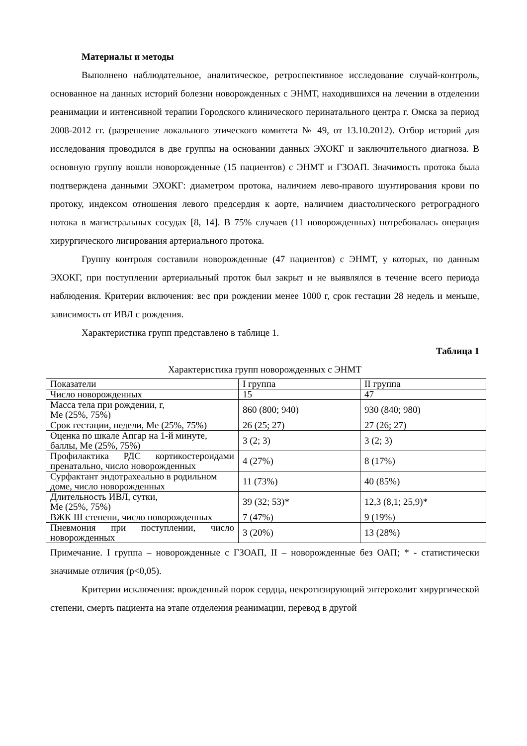Материалы и методы
Выполнено наблюдательное, аналитическое, ретроспективное исследование случай-контроль, основанное на данных историй болезни новорожденных с ЭНМТ, находившихся на лечении в отделении реанимации и интенсивной терапии Городского клинического перинатального центра г. Омска за период 2008-2012 гг. (разрешение локального этического комитета № 49, от 13.10.2012). Отбор историй для исследования проводился в две группы на основании данных ЭХОКГ и заключительного диагноза. В основную группу вошли новорожденные (15 пациентов) с ЭНМТ и ГЗОАП. Значимость протока была подтверждена данными ЭХОКГ: диаметром протока, наличием лево-правого шунтирования крови по протоку, индексом отношения левого предсердия к аорте, наличием диастолического ретроградного потока в магистральных сосудах [8, 14]. В 75% случаев (11 новорожденных) потребовалась операция хирургического лигирования артериального протока.
Группу контроля составили новорожденные (47 пациентов) с ЭНМТ, у которых, по данным ЭХОКГ, при поступлении артериальный проток был закрыт и не выявлялся в течение всего периода наблюдения. Критерии включения: вес при рождении менее 1000 г, срок гестации 28 недель и меньше, зависимость от ИВЛ с рождения.
Характеристика групп представлено в таблице 1.
Таблица 1
Характеристика групп новорожденных с ЭНМТ
| Показатели | I группа | II группа |
| Число новорожденных | 15 | 47 |
| Масса тела при рождении, г, Me (25%, 75%) | 860 (800; 940) | 930 (840; 980) |
| Срок гестации, недели, Me (25%, 75%) | 26 (25; 27) | 27 (26; 27) |
| Оценка по шкале Апгар на 1-й минуте, баллы, Me (25%, 75%) | 3 (2; 3) | 3 (2; 3) |
| Профилактика РДС кортикостероидами пренатально, число новорожденных | 4 (27%) | 8 (17%) |
| Сурфактант эндотрахеально в родильном доме, число новорожденных | 11 (73%) | 40 (85%) |
| Длительность ИВЛ, сутки, Me (25%, 75%) | 39 (32; 53)* | 12,3 (8,1; 25,9)* |
| ВЖК III степени, число новорожденных | 7 (47%) | 9 (19%) |
| Пневмония при поступлении, число новорожденных | 3 (20%) | 13 (28%) |
Примечание. I группа – новорожденные с ГЗОАП, II – новорожденные без ОАП; * - статистически значимые отличия (p<0,05).
Критерии исключения: врожденный порок сердца, некротизирующий энтероколит хирургической степени, смерть пациента на этапе отделения реанимации, перевод в другой